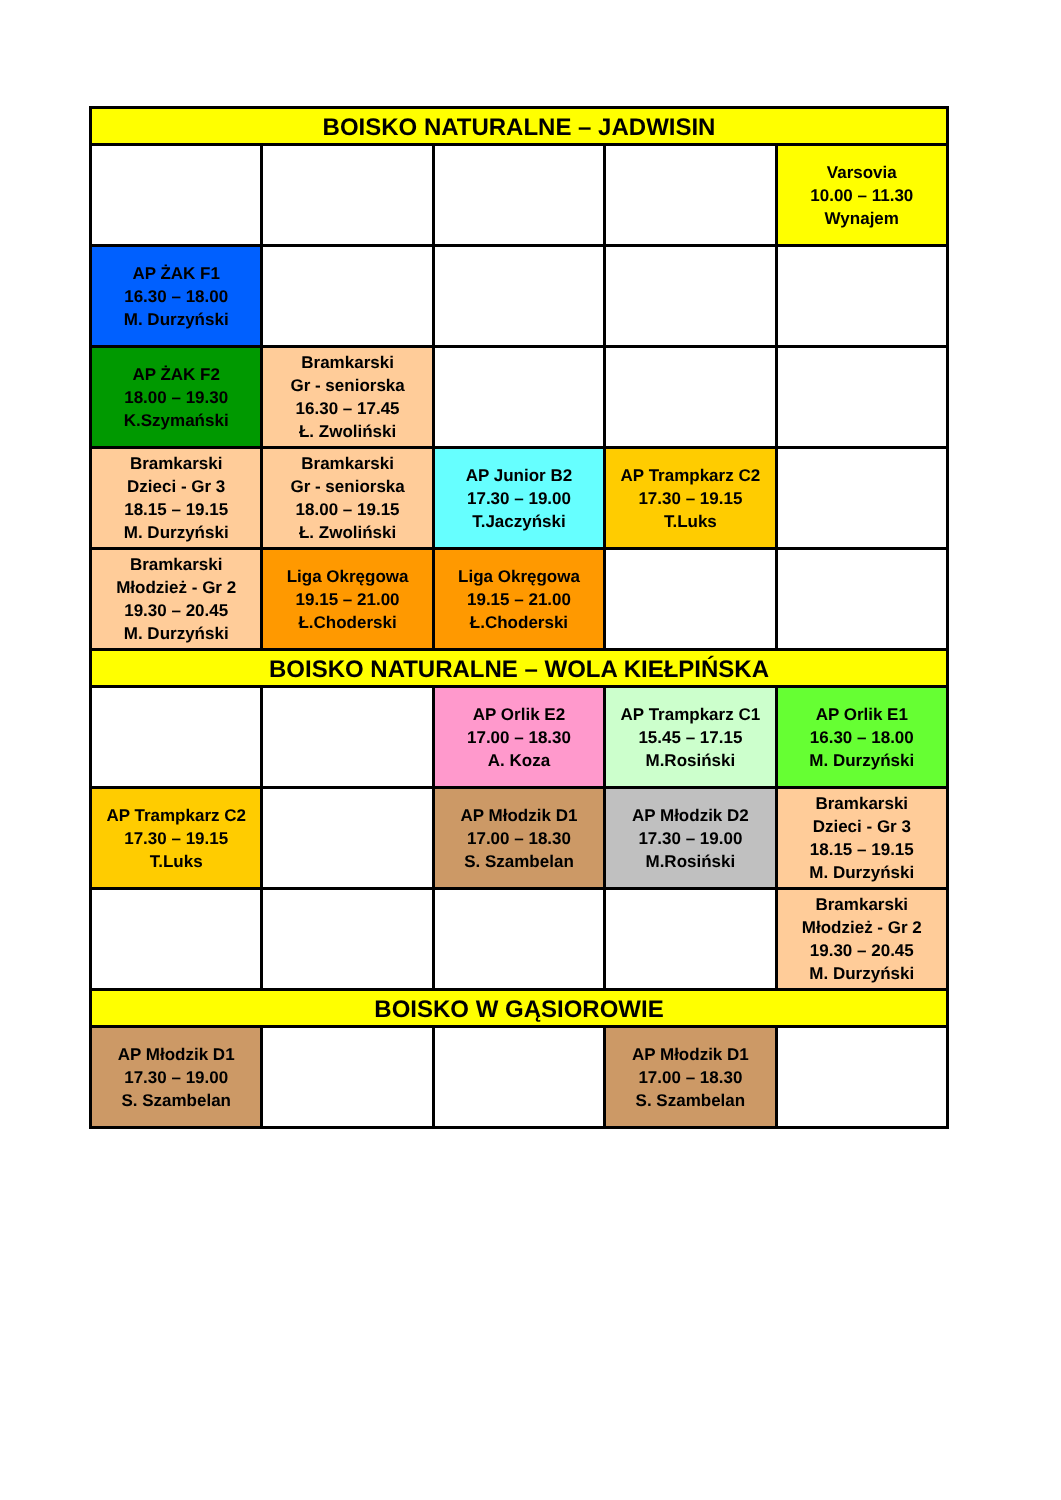| BOISKO NATURALNE – JADWISIN | | | | |
| --- | --- | --- | --- | --- |
| | | | | Varsovia 10.00 – 11.30 Wynajem |
| AP ŻAK F1 16.30 – 18.00 M. Durzyński | | | | |
| AP ŻAK F2 18.00 – 19.30 K.Szymański | Bramkarski Gr - seniorska 16.30 – 17.45 Ł. Zwoliński | | | |
| Bramkarski Dzieci - Gr 3 18.15 – 19.15 M. Durzyński | Bramkarski Gr - seniorska 18.00 – 19.15 Ł. Zwoliński | AP Junior B2 17.30 – 19.00 T.Jaczyński | AP Trampkarz C2 17.30 – 19.15 T.Luks | |
| Bramkarski Młodzież - Gr 2 19.30 – 20.45 M. Durzyński | Liga Okręgowa 19.15 – 21.00 Ł.Choderski | Liga Okręgowa 19.15 – 21.00 Ł.Choderski | | |
| BOISKO NATURALNE – WOLA KIEŁPIŃSKA | | | | |
| | | AP Orlik E2 17.00 – 18.30 A. Koza | AP Trampkarz C1 15.45 – 17.15 M.Rosiński | AP Orlik E1 16.30 – 18.00 M. Durzyński |
| AP Trampkarz C2 17.30 – 19.15 T.Luks | | AP Młodzik D1 17.00 – 18.30 S. Szambelan | AP Młodzik D2 17.30 – 19.00 M.Rosiński | Bramkarski Dzieci - Gr 3 18.15 – 19.15 M. Durzyński |
| | | | | Bramkarski Młodzież - Gr 2 19.30 – 20.45 M. Durzyński |
| BOISKO W GĄSIOROWIE | | | | |
| AP Młodzik D1 17.30 – 19.00 S. Szambelan | | | AP Młodzik D1 17.00 – 18.30 S. Szambelan | |